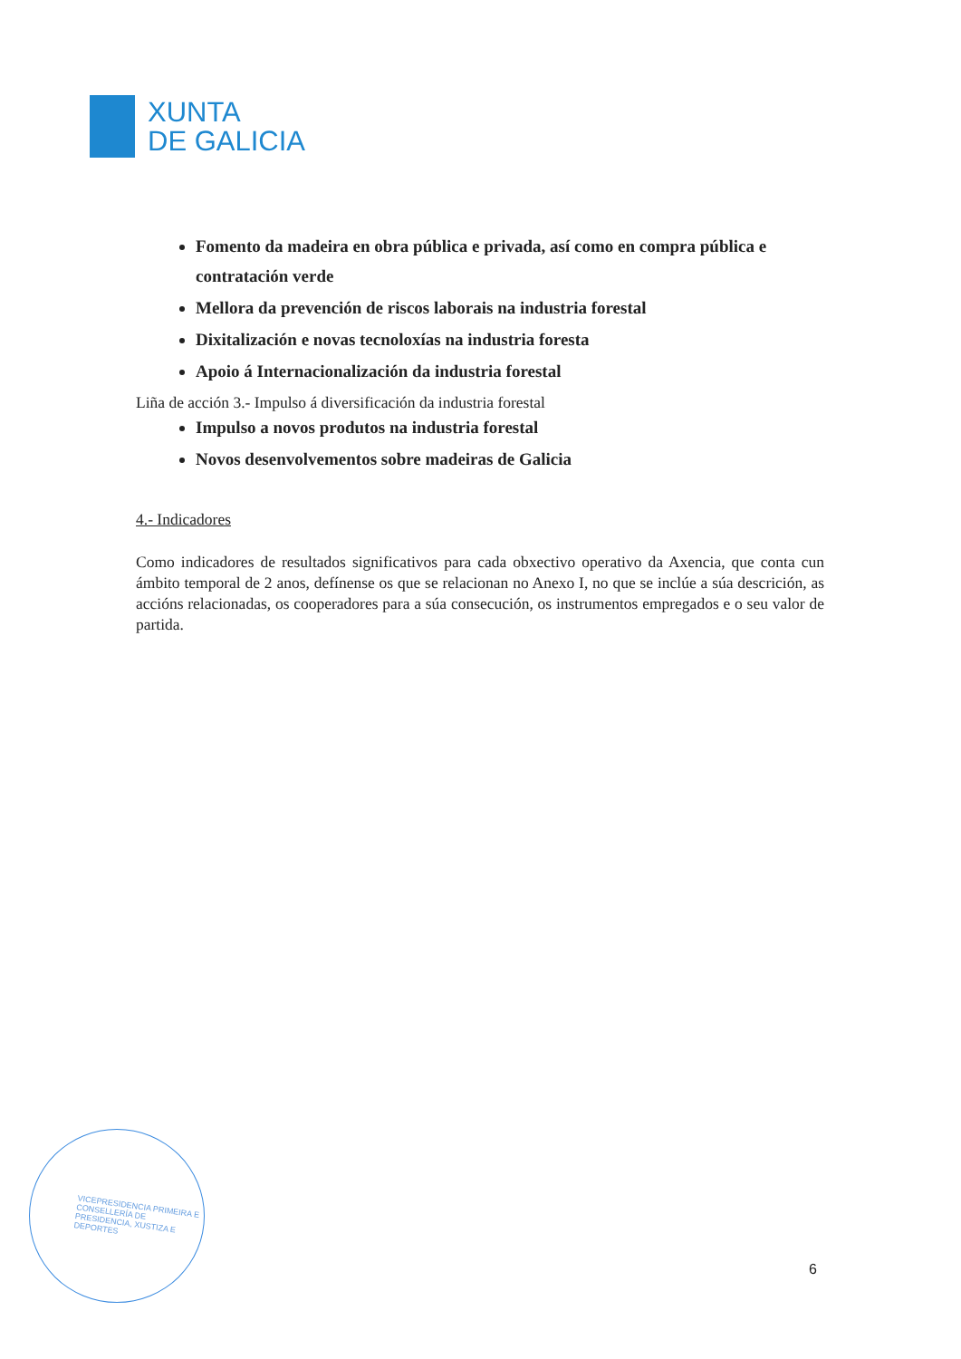XUNTA
DE GALICIA
Fomento da madeira en obra pública e privada, así como en compra pública e contratación verde
Mellora da prevención de riscos laborais na industria forestal
Dixitalización e novas tecnoloxías na industria foresta
Apoio á Internacionalización da industria forestal
Liña de acción 3.- Impulso á diversificación da industria forestal
Impulso a novos produtos na industria forestal
Novos desenvolvementos sobre madeiras de Galicia
4.- Indicadores
Como indicadores de resultados significativos para cada obxectivo operativo da Axencia, que conta cun ámbito temporal de 2 anos, defínense os que se relacionan no Anexo I, no que se inclúe a súa descrición, as accións relacionadas, os cooperadores para a súa consecución, os instrumentos empregados e o seu valor de partida.
VICEPRESIDENCIA PRIMEIRA E CONSELLERÍA DE PRESIDENCIA, XUSTIZA E DEPORTES
6